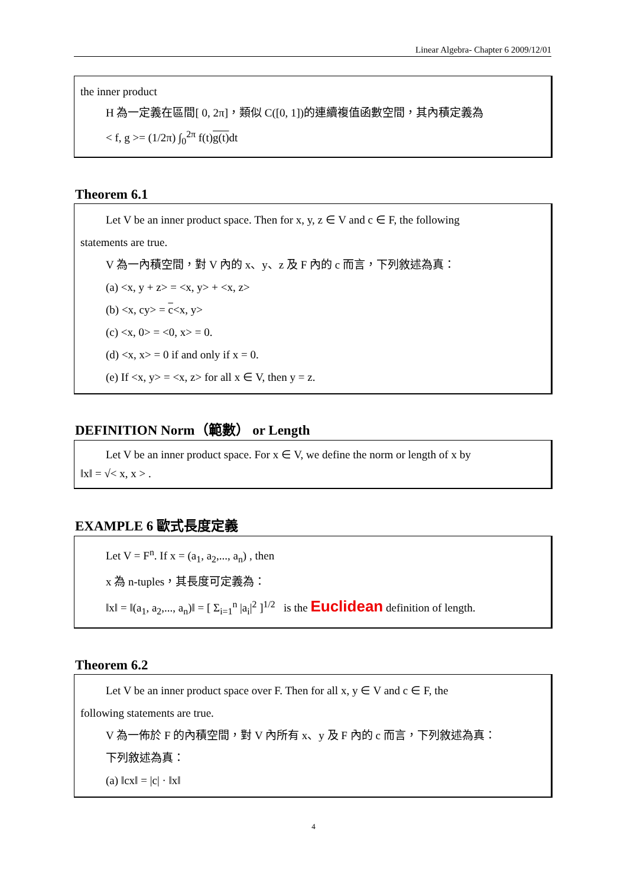Linear Algebra- Chapter 6 2009/12/01
the inner product
H 為一定義在區間[ 0, 2π]，類似 C([0, 1])的連續複值函數空間，其內積定義為
< f, g >= (1/2π) ∫<sub>0</sub><sup>2π</sup> f(t)g(t) dt
Theorem 6.1
Let V be an inner product space. Then for x, y, z ∈ V and c ∈ F, the following
statements are true.
V 為一內積空間，對 V 內的 x、y、z 及 F 內的 c 而言，下列敘述為真：
(a) <x, y + z> = <x, y> + <x, z>
(b) <x, cy> = c<x, y>
(c) <x, 0> = <0, x> = 0.
(d) <x, x> = 0 if and only if x = 0.
(e) If <x, y> = <x, z> for all x ∈ V, then y = z.
DEFINITION Norm（範數） or Length
Let V be an inner product space. For x ∈ V, we define the norm or length of x by
‖x‖ = √< x, x > .
EXAMPLE 6 歐式長度定義
Let V = F<sup>n</sup>. If x = (a<sub>1</sub>, a<sub>2</sub>,..., a<sub>n</sub>) , then
x 為 n-tuples，其長度可定義為：
‖x‖ = ‖(a<sub>1</sub>, a<sub>2</sub>,..., a<sub>n</sub>)‖ = [ Σ<sub>i=1</sub><sup>n</sup> |a<sub>i</sub>|<sup>2</sup> ]<sup>1/2</sup> is the Euclidean definition of length.
Theorem 6.2
Let V be an inner product space over F. Then for all x, y ∈ V and c ∈ F, the
following statements are true.
V 為一佈於 F 的內積空間，對 V 內所有 x、y 及 F 內的 c 而言，下列敘述為真：
下列敘述為真：
(a) ‖cx‖ = |c| · ‖x‖
4